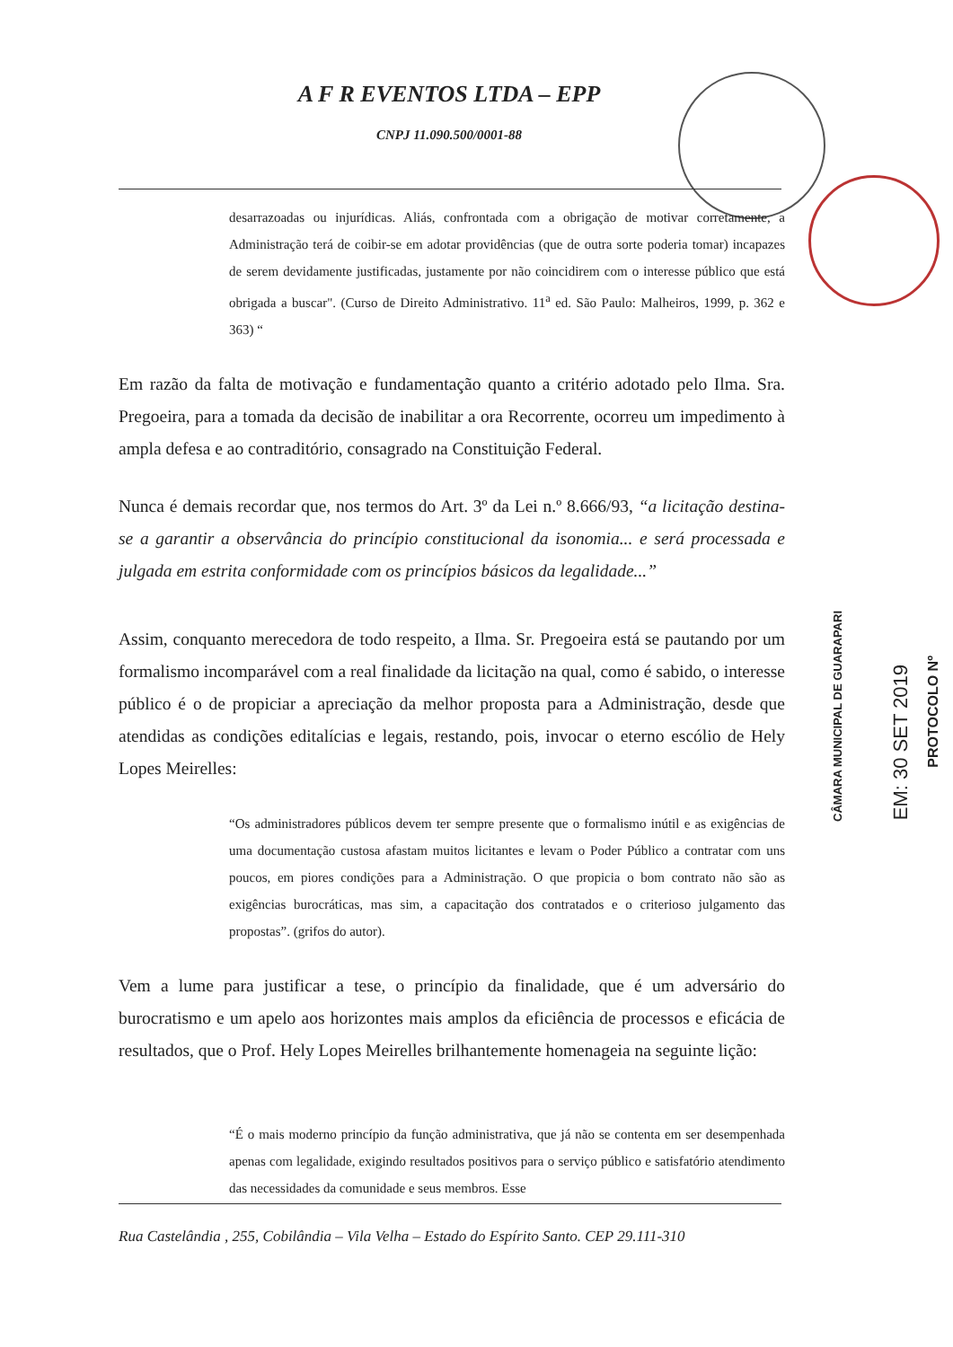A F R EVENTOS LTDA – EPP
CNPJ 11.090.500/0001-88
desarrazoadas ou injurídicas. Aliás, confrontada com a obrigação de motivar corretamente, a Administração terá de coibir-se em adotar providências (que de outra sorte poderia tomar) incapazes de serem devidamente justificadas, justamente por não coincidirem com o interesse público que está obrigada a buscar". (Curso de Direito Administrativo. 11<sup>a</sup> ed. São Paulo: Malheiros, 1999, p. 362 e 363) “
Em razão da falta de motivação e fundamentação quanto a critério adotado pelo Ilma. Sra. Pregoeira, para a tomada da decisão de inabilitar a ora Recorrente, ocorreu um impedimento à ampla defesa e ao contraditório, consagrado na Constituição Federal.
Nunca é demais recordar que, nos termos do Art. 3º da Lei n.º 8.666/93, “a licitação destina-se a garantir a observância do princípio constitucional da isonomia... e será processada e julgada em estrita conformidade com os princípios básicos da legalidade...”
Assim, conquanto merecedora de todo respeito, a Ilma. Sr. Pregoeira está se pautando por um formalismo incomparável com a real finalidade da licitação na qual, como é sabido, o interesse público é o de propiciar a apreciação da melhor proposta para a Administração, desde que atendidas as condições editalícias e legais, restando, pois, invocar o eterno escólio de Hely Lopes Meirelles:
“Os administradores públicos devem ter sempre presente que o formalismo inútil e as exigências de uma documentação custosa afastam muitos licitantes e levam o Poder Público a contratar com uns poucos, em piores condições para a Administração. O que propicia o bom contrato não são as exigências burocráticas, mas sim, a capacitação dos contratados e o criterioso julgamento das propostas”. (grifos do autor).
Vem a lume para justificar a tese, o princípio da finalidade, que é um adversário do burocratismo e um apelo aos horizontes mais amplos da eficiência de processos e eficácia de resultados, que o Prof. Hely Lopes Meirelles brilhantemente homenageia na seguinte lição:
“É o mais moderno princípio da função administrativa, que já não se contenta em ser desempenhada apenas com legalidade, exigindo resultados positivos para o serviço público e satisfatório atendimento das necessidades da comunidade e seus membros. Esse
Rua Castelândia , 255, Cobilândia – Vila Velha – Estado do Espírito Santo. CEP 29.111-310
CÂMARA MUNICIPAL DE GUARAPARI
EM: 30 SET 2019
PROTOCOLO Nº